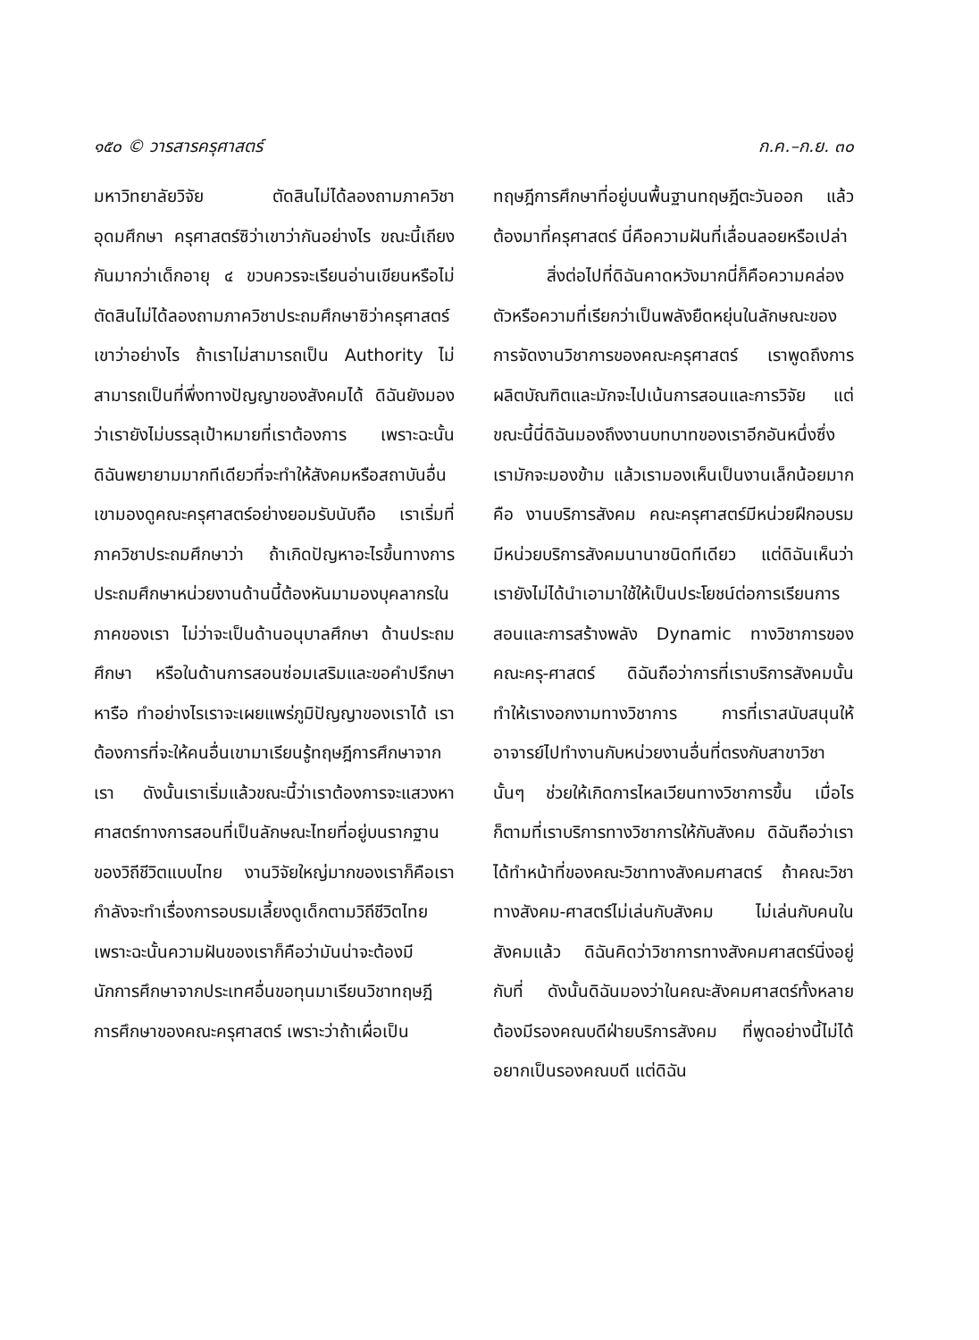๑๕๐ © วารสารครุศาสตร์ ก.ค.–ก.ย. ๓๐
มหาวิทยาลัยวิจัย ตัดสินไม่ได้ลองถามภาควิชาอุดมศึกษา ครุศาสตร์ซิว่าเขาว่ากันอย่างไร ขณะนี้เถียงกันมากว่าเด็กอายุ ๔ ขวบควรจะเรียนอ่านเขียนหรือไม่ ตัดสินไม่ได้ลองถามภาควิชาประถมศึกษาซิว่าครุศาสตร์เขาว่าอย่างไร ถ้าเราไม่สามารถเป็น Authority ไม่สามารถเป็นที่พึ่งทางปัญญาของสังคมได้ ดิฉันยังมองว่าเรายังไม่บรรลุเป้าหมายที่เราต้องการ เพราะฉะนั้นดิฉันพยายามมากทีเดียวที่จะทำให้สังคมหรือสถาบันอื่นเขามองดูคณะครุศาสตร์อย่างยอมรับนับถือ เราเริ่มที่ภาควิชาประถมศึกษาว่า ถ้าเกิดปัญหาอะไรขึ้นทางการประถมศึกษาหน่วยงานด้านนี้ต้องหันมามองบุคลากรในภาคของเรา ไม่ว่าจะเป็นด้านอนุบาลศึกษา ด้านประถมศึกษา หรือในด้านการสอนซ่อมเสริมและขอคำปรึกษาหารือ ทำอย่างไรเราจะเผยแพร่ภูมิปัญญาของเราได้ เราต้องการที่จะให้คนอื่นเขามาเรียนรู้ทฤษฎีการศึกษาจากเรา ดังนั้นเราเริ่มแล้วขณะนี้ว่าเราต้องการจะแสวงหาศาสตร์ทางการสอนที่เป็นลักษณะไทยที่อยู่บนรากฐานของวิถีชีวิตแบบไทย งานวิจัยใหญ่มากของเราก็คือเรากำลังจะทำเรื่องการอบรมเลี้ยงดูเด็กตามวิถีชีวิตไทย เพราะฉะนั้นความฝันของเราก็คือว่ามันน่าจะต้องมีนักการศึกษาจากประเทศอื่นขอทุนมาเรียนวิชาทฤษฎีการศึกษาของคณะครุศาสตร์ เพราะว่าถ้าเผื่อเป็น
ทฤษฎีการศึกษาที่อยู่บนพื้นฐานทฤษฎีตะวันออก แล้วต้องมาที่ครุศาสตร์ นี่คือความฝันที่เลื่อนลอยหรือเปล่า
สิ่งต่อไปที่ดิฉันคาดหวังมากนี่ก็คือความคล่องตัวหรือความที่เรียกว่าเป็นพลังยืดหยุ่นในลักษณะของการจัดงานวิชาการของคณะครุศาสตร์ เราพูดถึงการผลิตบัณฑิตและมักจะไปเน้นการสอนและการวิจัย แต่ขณะนี้นี่ดิฉันมองถึงงานบทบาทของเราอีกอันหนึ่งซึ่งเรามักจะมองข้าม แล้วเรามองเห็นเป็นงานเล็กน้อยมากคือ งานบริการสังคม คณะครุศาสตร์มีหน่วยฝึกอบรม มีหน่วยบริการสังคมนานาชนิดทีเดียว แต่ดิฉันเห็นว่าเรายังไม่ได้นำเอามาใช้ให้เป็นประโยชน์ต่อการเรียนการสอนและการสร้างพลัง Dynamic ทางวิชาการของคณะครุ-ศาสตร์ ดิฉันถือว่าการที่เราบริการสังคมนั้นทำให้เรางอกงามทางวิชาการ การที่เราสนับสนุนให้อาจารย์ไปทำงานกับหน่วยงานอื่นที่ตรงกับสาขาวิชานั้นๆ ช่วยให้เกิดการไหลเวียนทางวิชาการขึ้น เมื่อไรก็ตามที่เราบริการทางวิชาการให้กับสังคม ดิฉันถือว่าเราได้ทำหน้าที่ของคณะวิชาทางสังคมศาสตร์ ถ้าคณะวิชาทางสังคม-ศาสตร์ไม่เล่นกับสังคม ไม่เล่นกับคนในสังคมแล้ว ดิฉันคิดว่าวิชาการทางสังคมศาสตร์นิ่งอยู่กับที่ ดังนั้นดิฉันมองว่าในคณะสังคมศาสตร์ทั้งหลายต้องมีรองคณบดีฝ่ายบริการสังคม ที่พูดอย่างนี้ไม่ได้อยากเป็นรองคณบดี แต่ดิฉัน